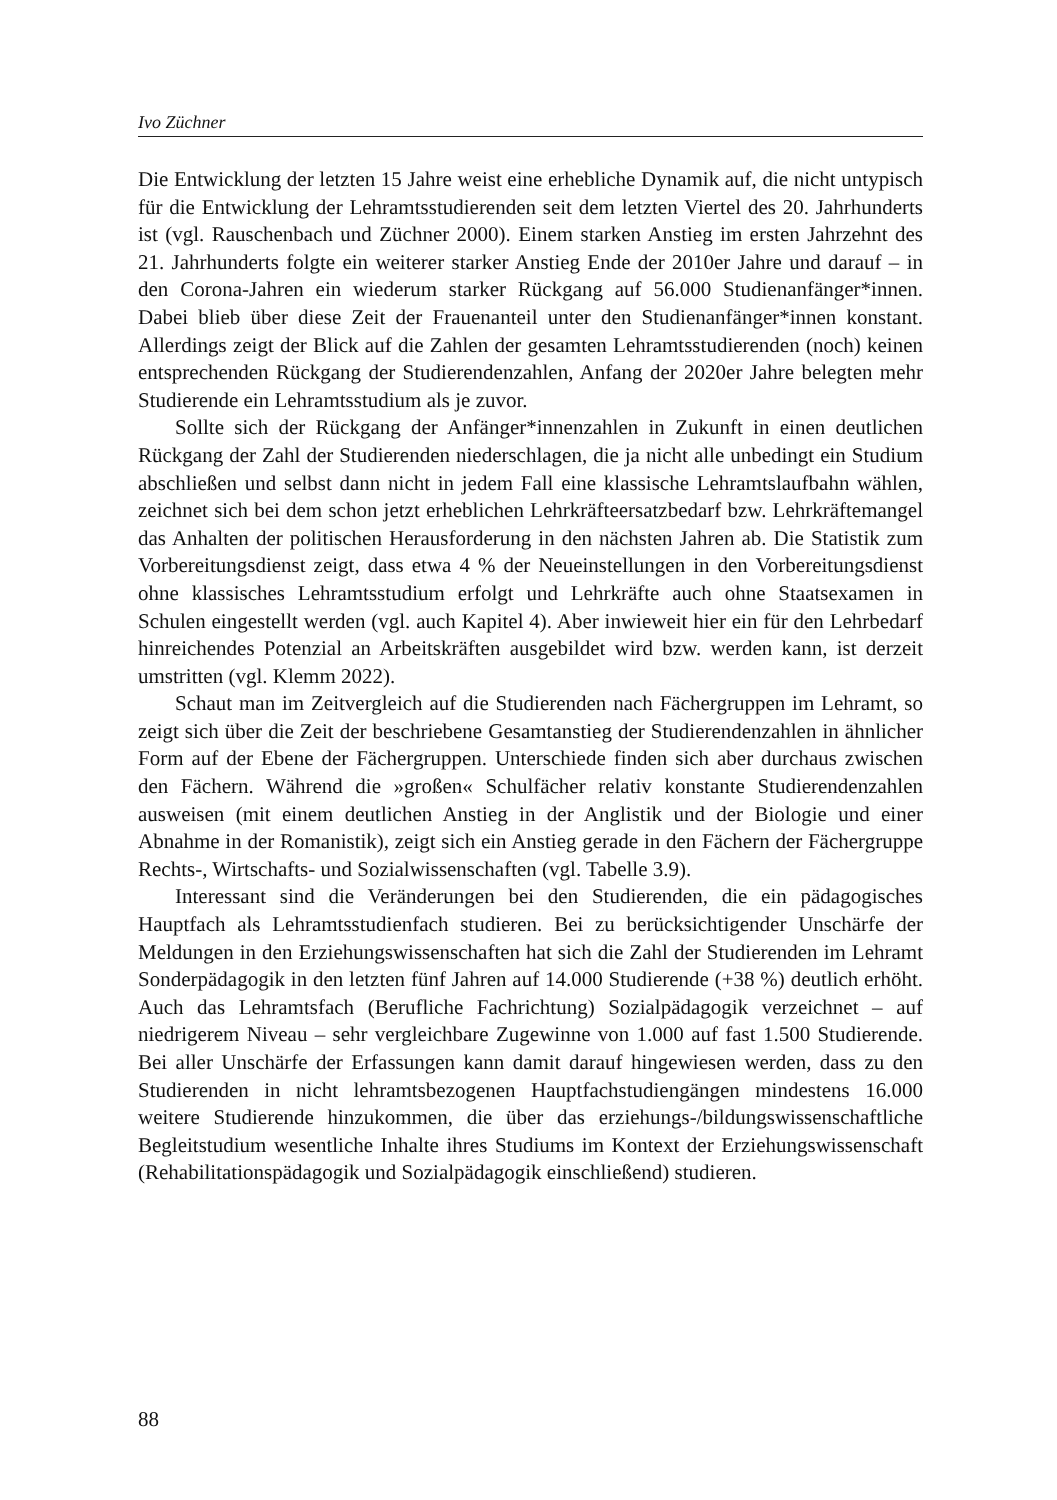Ivo Züchner
Die Entwicklung der letzten 15 Jahre weist eine erhebliche Dynamik auf, die nicht untypisch für die Entwicklung der Lehramtsstudierenden seit dem letzten Viertel des 20. Jahrhunderts ist (vgl. Rauschenbach und Züchner 2000). Einem starken Anstieg im ersten Jahrzehnt des 21. Jahrhunderts folgte ein weiterer starker Anstieg Ende der 2010er Jahre und darauf – in den Corona-Jahren ein wiederum starker Rückgang auf 56.000 Studienanfänger*innen. Dabei blieb über diese Zeit der Frauenanteil unter den Studienanfänger*innen konstant. Allerdings zeigt der Blick auf die Zahlen der gesamten Lehramtsstudierenden (noch) keinen entsprechenden Rückgang der Studierendenzahlen, Anfang der 2020er Jahre belegten mehr Studierende ein Lehramtsstudium als je zuvor.
Sollte sich der Rückgang der Anfänger*innenzahlen in Zukunft in einen deutlichen Rückgang der Zahl der Studierenden niederschlagen, die ja nicht alle unbedingt ein Studium abschließen und selbst dann nicht in jedem Fall eine klassische Lehramtslaufbahn wählen, zeichnet sich bei dem schon jetzt erheblichen Lehrkräfteersatzbedarf bzw. Lehrkräftemangel das Anhalten der politischen Herausforderung in den nächsten Jahren ab. Die Statistik zum Vorbereitungsdienst zeigt, dass etwa 4 % der Neueinstellungen in den Vorbereitungsdienst ohne klassisches Lehramtsstudium erfolgt und Lehrkräfte auch ohne Staatsexamen in Schulen eingestellt werden (vgl. auch Kapitel 4). Aber inwieweit hier ein für den Lehrbedarf hinreichendes Potenzial an Arbeitskräften ausgebildet wird bzw. werden kann, ist derzeit umstritten (vgl. Klemm 2022).
Schaut man im Zeitvergleich auf die Studierenden nach Fächergruppen im Lehramt, so zeigt sich über die Zeit der beschriebene Gesamtanstieg der Studierendenzahlen in ähnlicher Form auf der Ebene der Fächergruppen. Unterschiede finden sich aber durchaus zwischen den Fächern. Während die »großen« Schulfächer relativ konstante Studierendenzahlen ausweisen (mit einem deutlichen Anstieg in der Anglistik und der Biologie und einer Abnahme in der Romanistik), zeigt sich ein Anstieg gerade in den Fächern der Fächergruppe Rechts-, Wirtschafts- und Sozialwissenschaften (vgl. Tabelle 3.9).
Interessant sind die Veränderungen bei den Studierenden, die ein pädagogisches Hauptfach als Lehramtsstudienfach studieren. Bei zu berücksichtigender Unschärfe der Meldungen in den Erziehungswissenschaften hat sich die Zahl der Studierenden im Lehramt Sonderpädagogik in den letzten fünf Jahren auf 14.000 Studierende (+38 %) deutlich erhöht. Auch das Lehramtsfach (Berufliche Fachrichtung) Sozialpädagogik verzeichnet – auf niedrigerem Niveau – sehr vergleichbare Zugewinne von 1.000 auf fast 1.500 Studierende. Bei aller Unschärfe der Erfassungen kann damit darauf hingewiesen werden, dass zu den Studierenden in nicht lehramtsbezogenen Hauptfachstudiengängen mindestens 16.000 weitere Studierende hinzukommen, die über das erziehungs-/bildungswissenschaftliche Begleitstudium wesentliche Inhalte ihres Studiums im Kontext der Erziehungswissenschaft (Rehabilitationspädagogik und Sozialpädagogik einschließend) studieren.
88